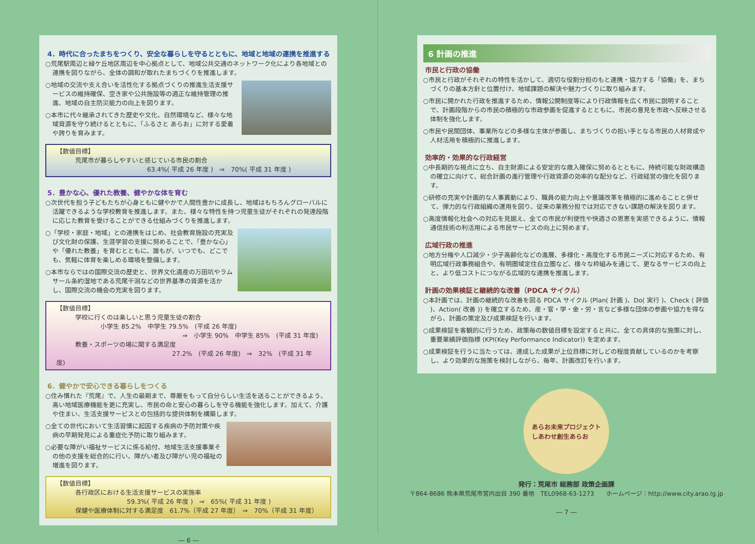4．時代に合ったまちをつくり、安全な暮らしを守るとともに、地域と地域の連携を推進する
○荒尾駅周辺と緑ケ丘地区周辺を中心拠点として、地域公共交通のネットワーク化により各地域との連携を図りながら、全体の調和が取れたまちづくりを推進します。
○地域の交流や支え合いを活性化する拠点づくりの推進生活支援サービスの維持確保、空き家や公共施設等の適正な維持管理の推進、地域の自主防災能力の向上を図ります。
○本市に代々継承されてきた歴史や文化、自然環境など、様々な地域資源を守り続けるとともに、「ふるさと あらお」に対する愛着や誇りを育みます。
【数値目標】
　　　荒尾市が暮らしやすいと感じている市民の割合
63.4%( 平成 26 年度 )　⇒　70%( 平成 31 年度 )
5．豊かな心、優れた教養、健やかな体を育む
○次世代を担う子どもたちが心身ともに健やかで人間性豊かに成長し、地域はもちろんグローバルに活躍できるような学校教育を推進します。また、様々な特性を持つ児童生徒がそれぞれの発達段階に応じた教育を受けることができる仕組みづくりを推進します。
○「学校・家庭・地域」との連携をはじめ、社会教育施設の充実及び文化財の保護、生涯学習の支援に努めることで、「豊かな心」や「優れた教養」を育むとともに、誰もが、いつでも、どこでも、気軽に体育を楽しめる環境を整備します。
○本市ならではの国際交流の歴史と、世界文化遺産の万田坑やラムサール条約湿地である荒尾干潟などの世界基準の資源を活かし、国際交流の機会の充実を図ります。
【数値目標】
　　　学校に行くのは楽しいと思う児童生徒の割合
　　　　　　　小学生 85.2%　中学生 79.5%　(平成 26 年度)
⇒　小学生 90%　中学生 85%　(平成 31 年度)
　　　教養・スポーツの場に関する満足度
27.2%　(平成 26 年度)　⇒　32%　(平成 31 年度)
6．健やかで安心できる暮らしをつくる
○住み慣れた『荒尾』で、人生の最期まで、尊厳をもって自分らしい生活を送ることができるよう、高い地域医療機能を更に充実し、市民の命と安心の暮らしを守る機能を強化します。加えて、介護や住まい、生活支援サービスとの包括的な提供体制を構築します。
○全ての世代において生活習慣に起因する疾病の予防対策や疾病の早期発見による重症化予防に取り組みます。
○必要な障がい福祉サービスに係る給付、地域生活支援事業その他の支援を総合的に行い、障がい者及び障がい児の福祉の増進を図ります。
【数値目標】
　　　各行政区における生活支援サービスの実施率
59.3%( 平成 26 年度 )　⇒　65%( 平成 31 年度 )
　　　保健や医療体制に対する満足度　61.7%（平成 27 年度）　⇒　70%（平成 31 年度）
― 6 ―
6 計画の推進
市民と行政の協働
○市民と行政がそれぞれの特性を活かして、適切な役割分担のもと連携・協力する「協働」を、まちづくりの基本方針と位置付け、地域課題の解決や魅力づくりに取り組みます。
○市民に開かれた行政を推進するため、情報公開制度等により行政情報を広く市民に説明することで、計画段階からの市民の積極的な市政参画を促進するとともに、市民の意見を市政へ反映させる体制を強化します。
○市民や民間団体、事業所などの多様な主体が参画し、まちづくりの担い手となる市民の人材育成や人材活用を積極的に推進します。
効率的・効果的な行政経営
○中長期的な視点に立ち、自主財源による安定的な歳入確保に努めるとともに、持続可能な財政構造の確立に向けて、総合計画の進行管理や行政資源の効率的な配分など、行政経営の強化を図ります。
○研修の充実や計画的な人事異動により、職員の能力向上や意識改革を積極的に進めることと併せて、弾力的な行政組織の運用を図り、従来の業務分担では対応できない課題の解決を図ります。
○高度情報化社会への対応を見据え、全ての市民が利便性や快適さの恩恵を実感できるように、情報通信技術の利活用による市民サービスの向上に努めます。
広域行政の推進
○地方分権や人口減少・少子高齢化などの進展、多様化・高度化する市民ニーズに対応するため、有明広域行政事務組合や、有明圏域定住自立圏など、様々な枠組みを通じて、更なるサービスの向上と、より低コストにつながる広域的な連携を推進します。
計画の効果検証と継続的な改善（PDCA サイクル）
○本計画では、計画の継続的な改善を図る PDCA サイクル (Plan( 計画 )、Do( 実行 )、Check ( 評価 )、Action( 改善 )) を確立するため、産・官・学・金・労・言など多様な団体の参画や協力を得ながら、計画の策定及び成果検証を行います。
○成果検証を客観的に行うため、政策毎の数値目標を設定すると共に、全ての具体的な施策に対し、重要業績評価指標 (KPI(Key Performance Indicator)) を定めます。
○成果検証を行うに当たっては、達成した成果が上位目標に対しどの程度貢献しているのかを考察し、より効果的な施策を検討しながら、毎年、計画改訂を行います。
あらお未来プロジェクト
しあわせ創生あらお
発行：荒尾市 総務部 政策企画課
〒864-8686 熊本県荒尾市宮内出目 390 番地　TEL0968-63-1273　　ホームページ：http://www.city.arao.lg.jp
― 7 ―